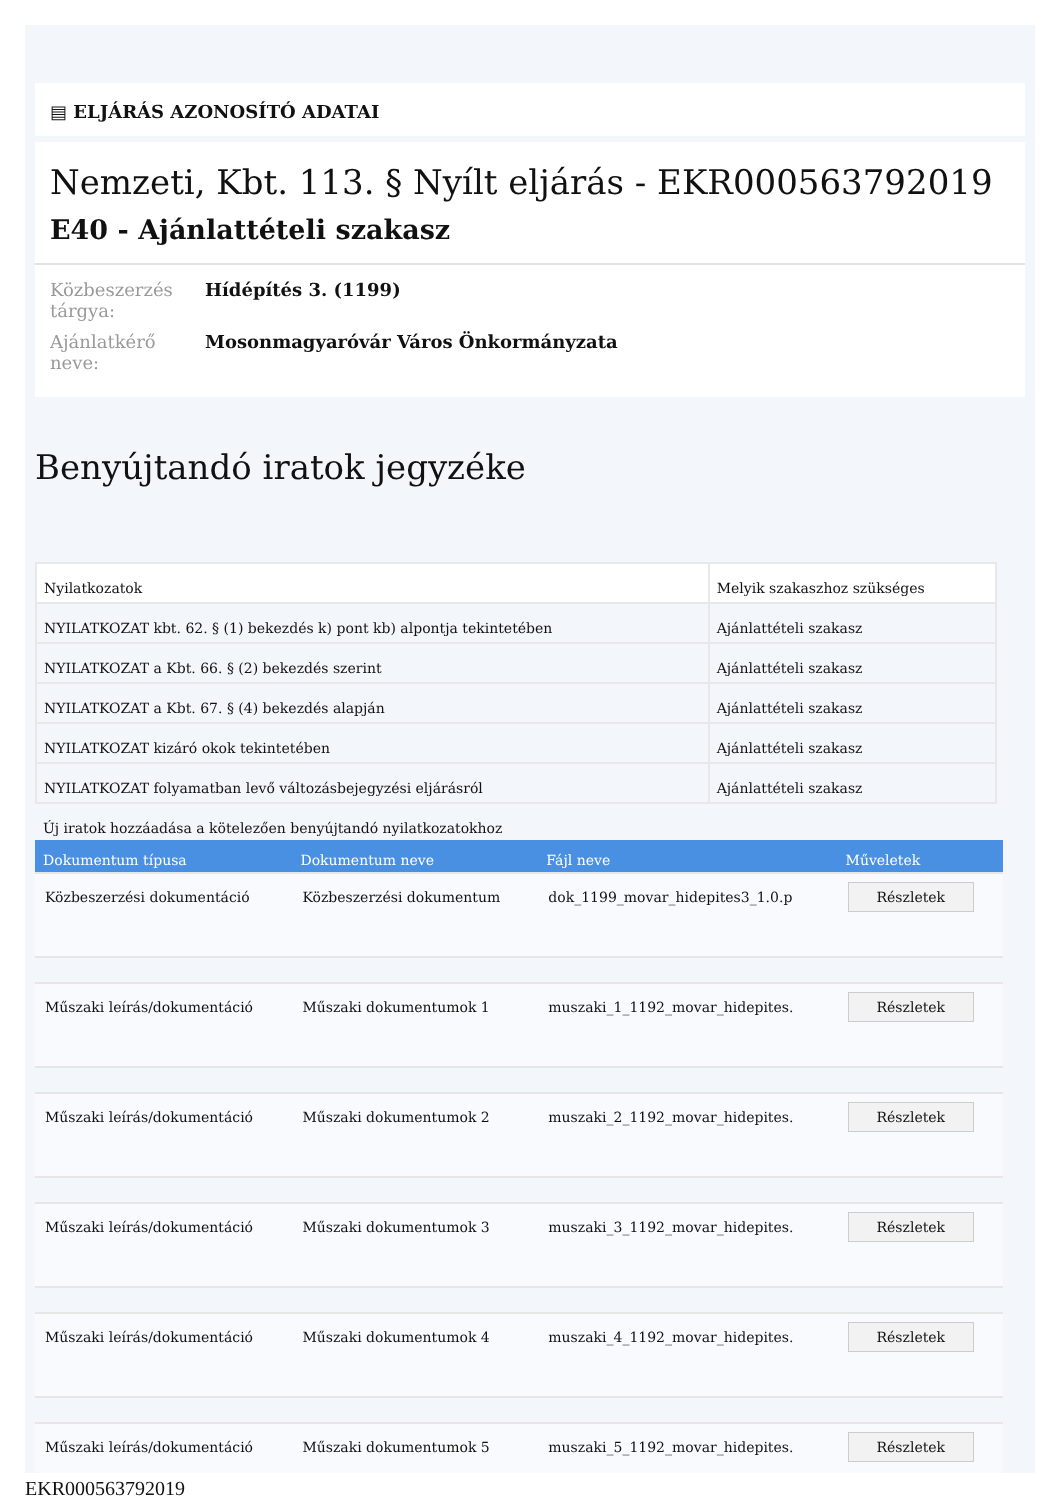▤ ELJÁRÁS AZONOSÍTÓ ADATAI
Nemzeti, Kbt. 113. § Nyílt eljárás - EKR000563792019
E40 - Ajánlattételi szakasz
Közbeszerzés tárgya: Hídépítés 3. (1199)
Ajánlatkérő neve: Mosonmagyaróvár Város Önkormányzata
Benyújtandó iratok jegyzéke
| Nyilatkozatok | Melyik szakaszhoz szükséges |
| NYILATKOZAT kbt. 62. § (1) bekezdés k) pont kb) alpontja tekintetében | Ajánlattételi szakasz |
| NYILATKOZAT a Kbt. 66. § (2) bekezdés szerint | Ajánlattételi szakasz |
| NYILATKOZAT a Kbt. 67. § (4) bekezdés alapján | Ajánlattételi szakasz |
| NYILATKOZAT kizáró okok tekintetében | Ajánlattételi szakasz |
| NYILATKOZAT folyamatban levő változásbejegyzési eljárásról | Ajánlattételi szakasz |
Új iratok hozzáadása a kötelezően benyújtandó nyilatkozatokhoz
| Dokumentum típusa | Dokumentum neve | Fájl neve | Műveletek |
| --- | --- | --- | --- |
| Közbeszerzési dokumentáció | Közbeszerzési dokumentum | dok_1199_movar_hidepites3_1.0.p | Részletek |
| Műszaki leírás/dokumentáció | Műszaki dokumentumok 1 | muszaki_1_1192_movar_hidepites. | Részletek |
| Műszaki leírás/dokumentáció | Műszaki dokumentumok 2 | muszaki_2_1192_movar_hidepites. | Részletek |
| Műszaki leírás/dokumentáció | Műszaki dokumentumok 3 | muszaki_3_1192_movar_hidepites. | Részletek |
| Műszaki leírás/dokumentáció | Műszaki dokumentumok 4 | muszaki_4_1192_movar_hidepites. | Részletek |
| Műszaki leírás/dokumentáció | Műszaki dokumentumok 5 | muszaki_5_1192_movar_hidepites. | Részletek |
EKR000563792019